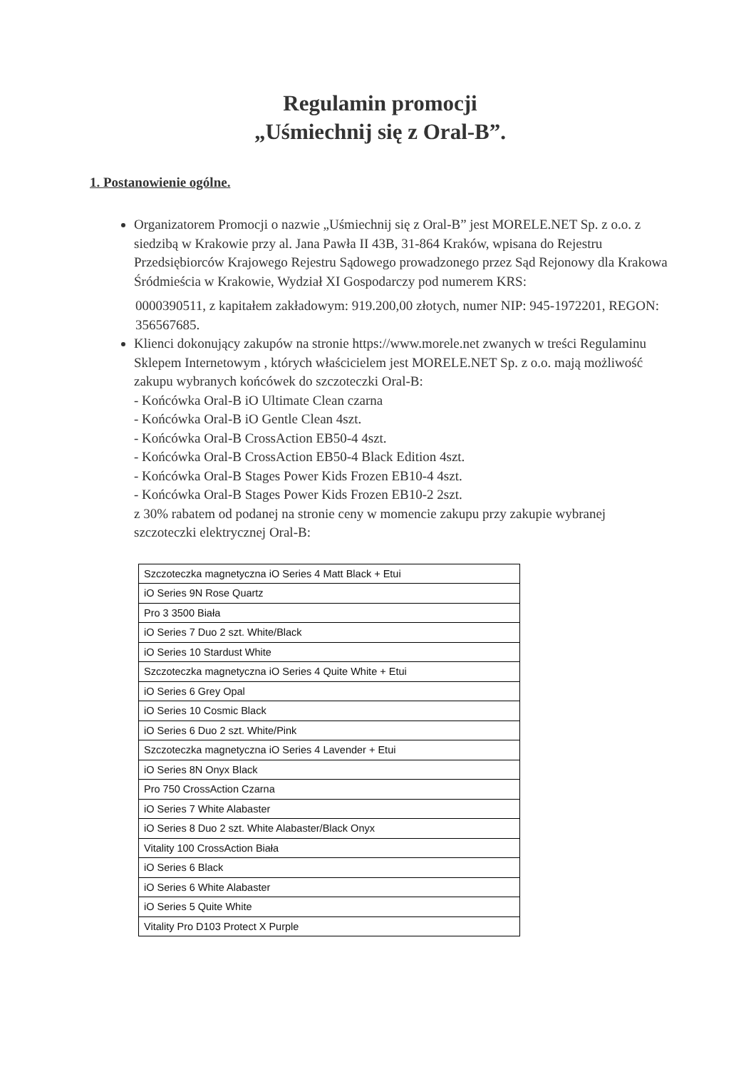Regulamin promocji
„Uśmiechnij się z Oral-B”.
1. Postanowienie ogólne.
Organizatorem Promocji o nazwie „Uśmiechnij się z Oral-B” jest MORELE.NET Sp. z o.o. z siedzibą w Krakowie przy al. Jana Pawła II 43B, 31-864 Kraków, wpisana do Rejestru Przedsiębiorców Krajowego Rejestru Sądowego prowadzonego przez Sąd Rejonowy dla Krakowa Śródmieścia w Krakowie, Wydział XI Gospodarczy pod numerem KRS:
0000390511, z kapitałem zakładowym: 919.200,00 złotych, numer NIP: 945-1972201, REGON: 356567685.
Klienci dokonujący zakupów na stronie https://www.morele.net zwanych w treści Regulaminu Sklepem Internetowym , których właścicielem jest MORELE.NET Sp. z o.o. mają możliwość zakupu wybranych końcówek do szczoteczki Oral-B:
- Końcówka Oral-B iO Ultimate Clean czarna
- Końcówka Oral-B iO Gentle Clean 4szt.
- Końcówka Oral-B CrossAction EB50-4 4szt.
- Końcówka Oral-B CrossAction EB50-4 Black Edition 4szt.
- Końcówka Oral-B Stages Power Kids Frozen EB10-4 4szt.
- Końcówka Oral-B Stages Power Kids Frozen EB10-2 2szt.
z 30% rabatem od podanej na stronie ceny w momencie zakupu przy zakupie wybranej szczoteczki elektrycznej Oral-B:
| Szczoteczka magnetyczna iO Series 4 Matt Black + Etui |
| iO Series 9N Rose Quartz |
| Pro 3 3500 Biała |
| iO Series 7 Duo 2 szt. White/Black |
| iO Series 10 Stardust White |
| Szczoteczka magnetyczna iO Series 4 Quite White + Etui |
| iO Series 6 Grey Opal |
| iO Series 10 Cosmic Black |
| iO Series 6 Duo 2 szt. White/Pink |
| Szczoteczka magnetyczna iO Series 4 Lavender + Etui |
| iO Series 8N Onyx Black |
| Pro 750 CrossAction Czarna |
| iO Series 7 White Alabaster |
| iO Series 8 Duo 2 szt. White Alabaster/Black Onyx |
| Vitality 100 CrossAction Biała |
| iO Series 6 Black |
| iO Series 6 White Alabaster |
| iO Series 5 Quite White |
| Vitality Pro D103 Protect X Purple |